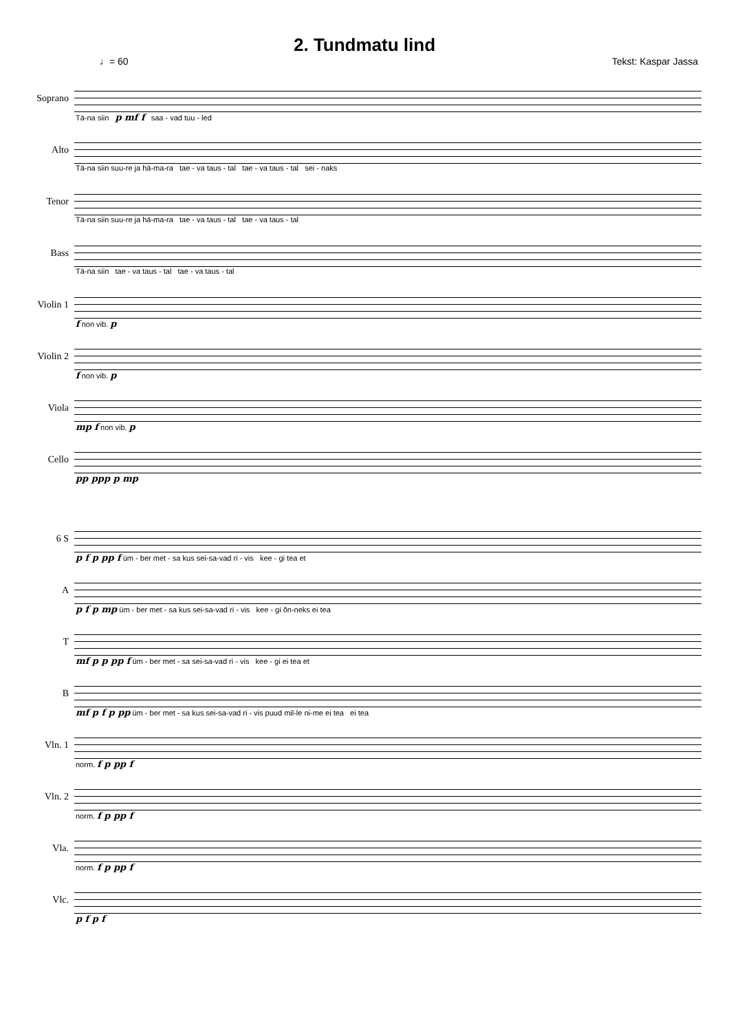2. Tundmatu lind
♩= 60 Tekst: Kaspar Jassa
Soprano
Tä-na siin p mf f saa - vad tuu - led
Alto
Tä-na siin suu-re ja hä-ma-ra tae - va taus - tal tae - va taus - tal sei - naks
Tenor
Tä-na siin suu-re ja hä-ma-ra tae - va taus - tal tae - va taus - tal
Bass
Tä-na siin tae - va taus - tal tae - va taus - tal
Violin 1
f non vib. p
Violin 2
f non vib. p
Viola
mp f non vib. p
Cello
pp ppp p mp
6 S
p f p pp f üm - ber met - sa kus sei-sa-vad ri - vis kee - gi tea et
A
p f p mp üm - ber met - sa kus sei-sa-vad ri - vis kee - gi õn-neks ei tea
T
mf p p pp f üm - ber met - sa sei-sa-vad ri - vis kee - gi ei tea et
B
mf p f p pp üm - ber met - sa kus sei-sa-vad ri - vis puud mil-le ni-me ei tea ei tea
Vln. 1
norm. f p pp f
Vln. 2
norm. f p pp f
Vla.
norm. f p pp f
Vlc.
p f p f